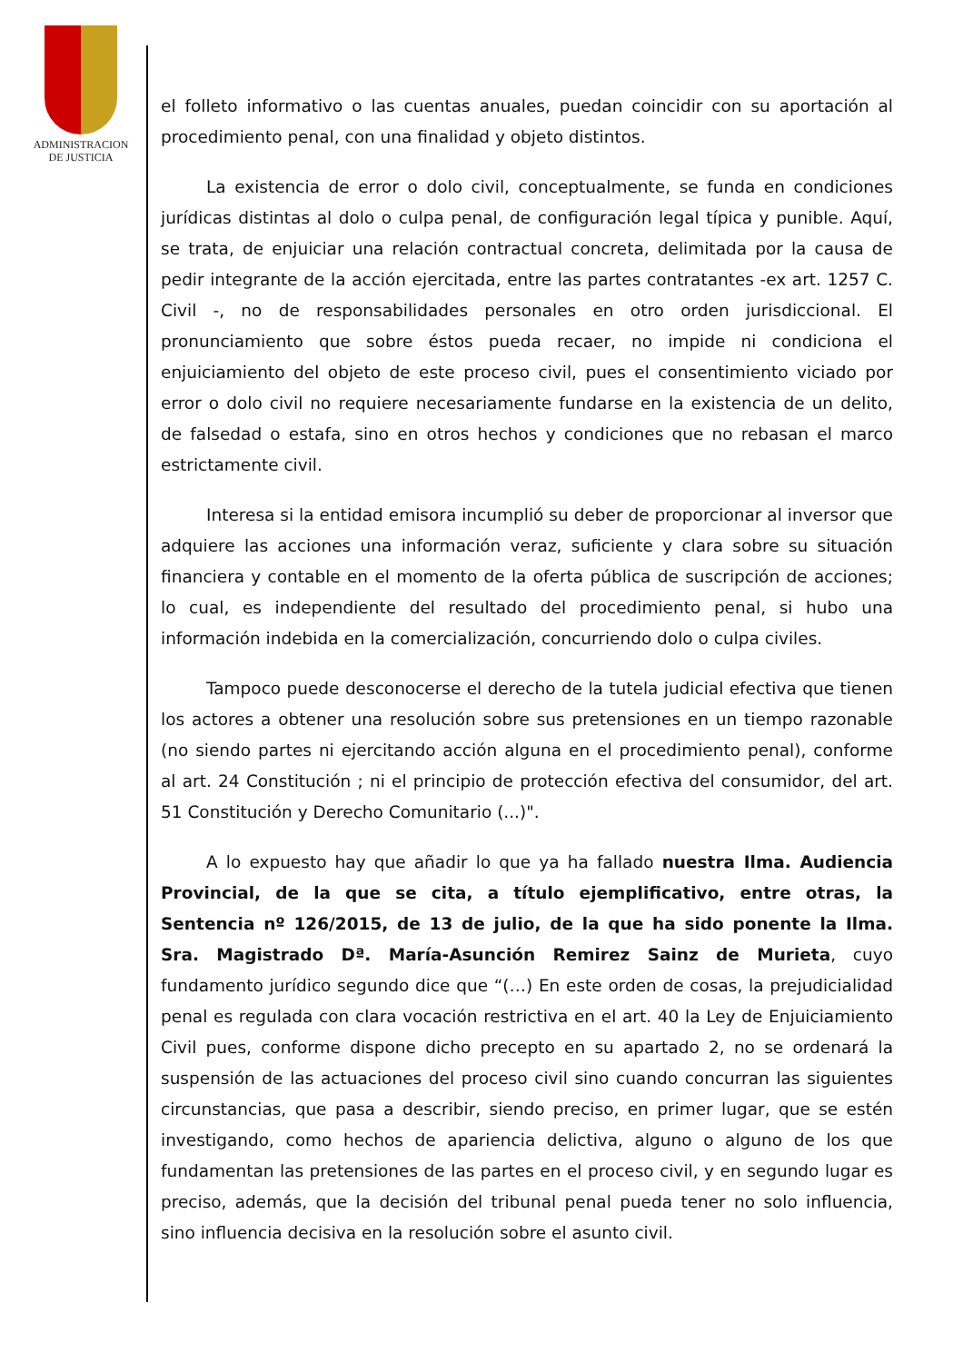ADMINISTRACION
DE JUSTICIA
el folleto informativo o las cuentas anuales, puedan coincidir con su aportación al procedimiento penal, con una finalidad y objeto distintos.
La existencia de error o dolo civil, conceptualmente, se funda en condiciones jurídicas distintas al dolo o culpa penal, de configuración legal típica y punible. Aquí, se trata, de enjuiciar una relación contractual concreta, delimitada por la causa de pedir integrante de la acción ejercitada, entre las partes contratantes -ex art. 1257 C. Civil -, no de responsabilidades personales en otro orden jurisdiccional. El pronunciamiento que sobre éstos pueda recaer, no impide ni condiciona el enjuiciamiento del objeto de este proceso civil, pues el consentimiento viciado por error o dolo civil no requiere necesariamente fundarse en la existencia de un delito, de falsedad o estafa, sino en otros hechos y condiciones que no rebasan el marco estrictamente civil.
Interesa si la entidad emisora incumplió su deber de proporcionar al inversor que adquiere las acciones una información veraz, suficiente y clara sobre su situación financiera y contable en el momento de la oferta pública de suscripción de acciones; lo cual, es independiente del resultado del procedimiento penal, si hubo una información indebida en la comercialización, concurriendo dolo o culpa civiles.
Tampoco puede desconocerse el derecho de la tutela judicial efectiva que tienen los actores a obtener una resolución sobre sus pretensiones en un tiempo razonable (no siendo partes ni ejercitando acción alguna en el procedimiento penal), conforme al art. 24 Constitución ; ni el principio de protección efectiva del consumidor, del art. 51 Constitución y Derecho Comunitario (...)".
A lo expuesto hay que añadir lo que ya ha fallado nuestra Ilma. Audiencia Provincial, de la que se cita, a título ejemplificativo, entre otras, la Sentencia nº 126/2015, de 13 de julio, de la que ha sido ponente la Ilma. Sra. Magistrado Dª. María-Asunción Remirez Sainz de Murieta, cuyo fundamento jurídico segundo dice que “(…) En este orden de cosas, la prejudicialidad penal es regulada con clara vocación restrictiva en el art. 40 la Ley de Enjuiciamiento Civil pues, conforme dispone dicho precepto en su apartado 2, no se ordenará la suspensión de las actuaciones del proceso civil sino cuando concurran las siguientes circunstancias, que pasa a describir, siendo preciso, en primer lugar, que se estén investigando, como hechos de apariencia delictiva, alguno o alguno de los que fundamentan las pretensiones de las partes en el proceso civil, y en segundo lugar es preciso, además, que la decisión del tribunal penal pueda tener no solo influencia, sino influencia decisiva en la resolución sobre el asunto civil.